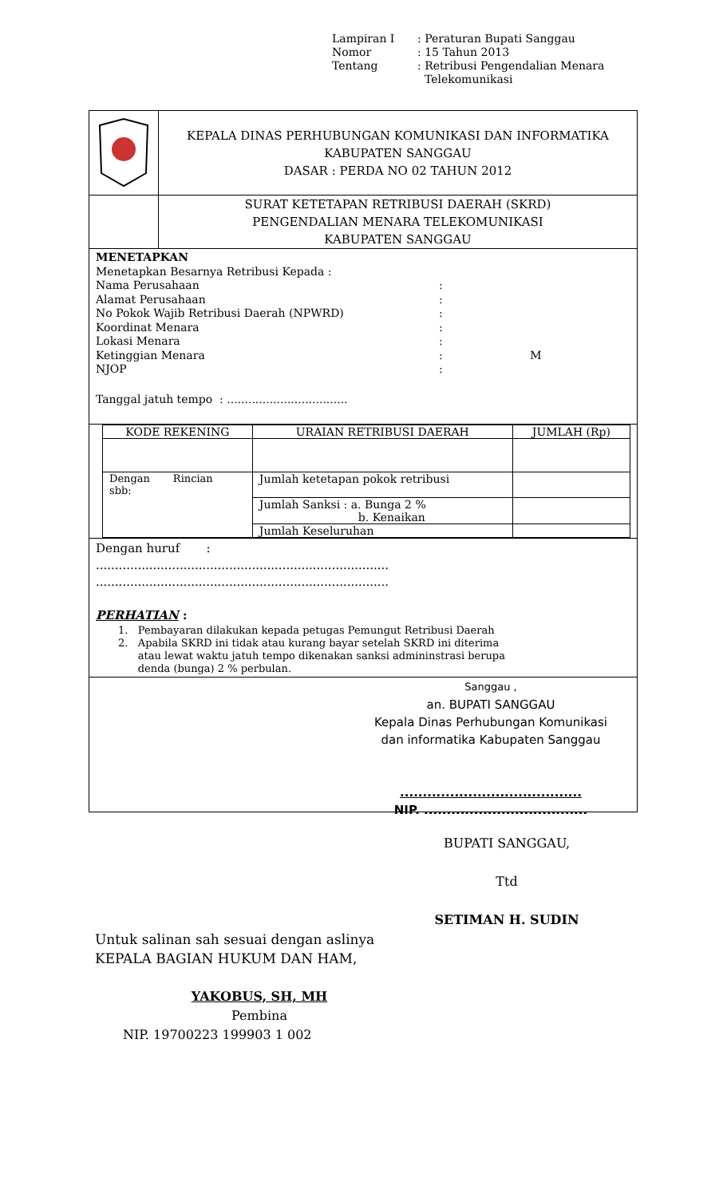| Lampiran I | : Peraturan Bupati Sanggau |
| Nomor | : 15 Tahun 2013 |
| Tentang | : Retribusi Pengendalian Menara Telekomunikasi |
KEPALA DINAS PERHUBUNGAN KOMUNIKASI DAN INFORMATIKA
KABUPATEN SANGGAU
DASAR : PERDA NO 02 TAHUN 2012
SURAT KETETAPAN RETRIBUSI DAERAH (SKRD)
PENGENDALIAN MENARA TELEKOMUNIKASI
KABUPATEN SANGGAU
MENETAPKAN
Menetapkan Besarnya Retribusi Kepada :
Nama Perusahaan:
Alamat Perusahaan:
No Pokok Wajib Retribusi Daerah (NPWRD):
Koordinat Menara:
Lokasi Menara:
Ketinggian Menara: M
NJOP:
Tanggal jatuh tempo : ..................................
| KODE REKENING | URAIAN RETRIBUSI DAERAH | JUMLAH (Rp) |
| --- | --- | --- |
| Dengan Rincian sbb: | Jumlah ketetapan pokok retribusi | |
| | Jumlah Sanksi : a. Bunga 2 % b. Kenaikan | |
| | Jumlah Keseluruhan | |
Dengan huruf :
.............................................................................
.............................................................................
PERHATIAN :
1. Pembayaran dilakukan kepada petugas Pemungut Retribusi Daerah
2. Apabila SKRD ini tidak atau kurang bayar setelah SKRD ini diterima
atau lewat waktu jatuh tempo dikenakan sanksi admininstrasi berupa
denda (bunga) 2 % perbulan.
Sanggau ,
an. BUPATI SANGGAU
Kepala Dinas Perhubungan Komunikasi
dan informatika Kabupaten Sanggau
........................................
NIP. ....................................
BUPATI SANGGAU,
Ttd
SETIMAN H. SUDIN
Untuk salinan sah sesuai dengan aslinya
KEPALA BAGIAN HUKUM DAN HAM,
YAKOBUS, SH, MH
Pembina
NIP. 19700223 199903 1 002